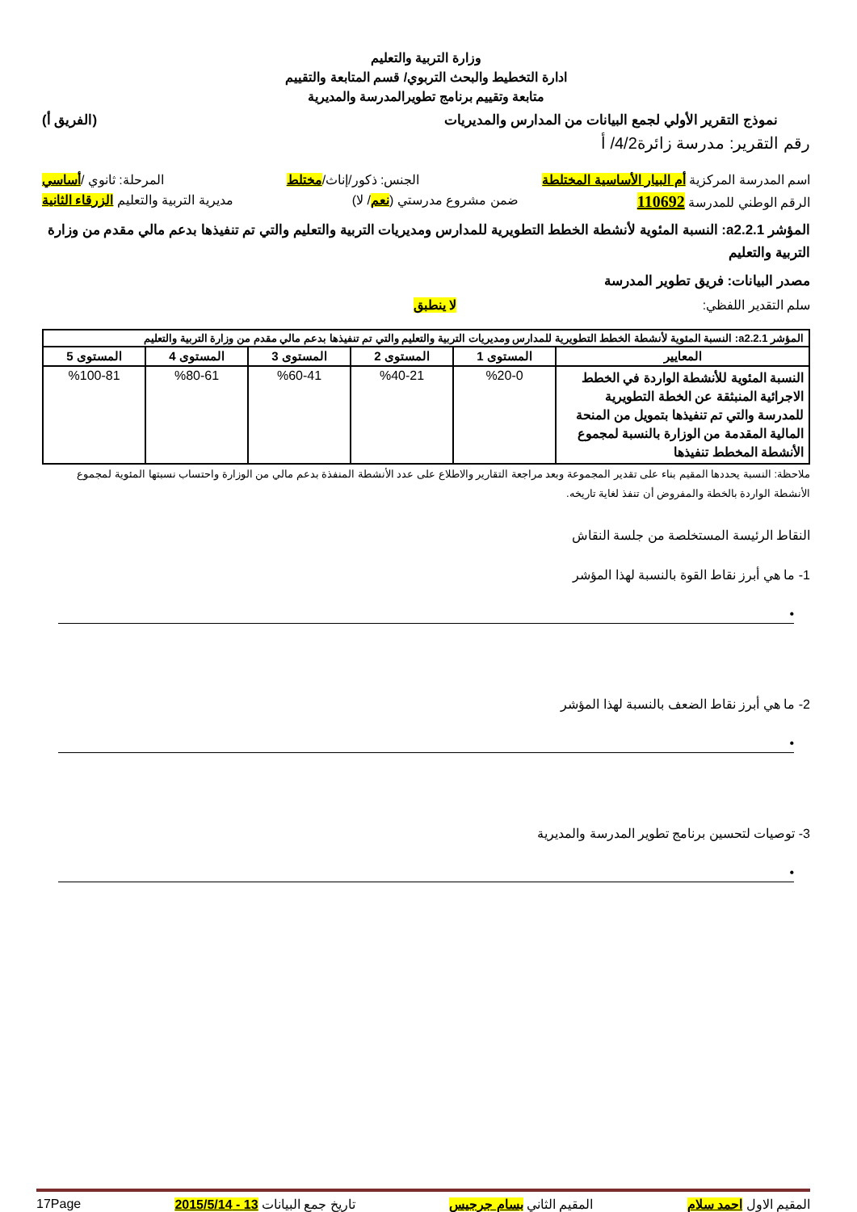وزارة التربية والتعليم
ادارة التخطيط والبحث التربوي/ قسم المتابعة والتقييم
متابعة وتقييم برنامج تطويرالمدرسة والمديرية
نموذج التقرير الأولي لجمع البيانات من المدارس والمديريات (الفريق أ)
رقم التقرير: مدرسة زائرة4/2/ أ
اسم المدرسة المركزية أم البيار الأساسية المختلطة الجنس: ذكور/إناث/مختلط المرحلة: ثانوي /أساسي
الرقم الوطني للمدرسة 110692 ضمن مشروع مدرستي (نعم/ لا) مديرية التربية والتعليم الزرقاء الثانية
المؤشر a2.2.1: النسبة المئوية لأنشطة الخطط التطويرية للمدارس ومديريات التربية والتعليم والتي تم تنفيذها بدعم مالي مقدم من وزارة التربية والتعليم
مصدر البيانات: فريق تطوير المدرسة
سلم التقدير اللفظي: لا ينطبق
| المؤشر a2.2.1: النسبة المئوية لأنشطة الخطط التطويرية للمدارس ومديريات التربية والتعليم والتي تم تنفيذها بدعم مالي مقدم من وزارة التربية والتعليم | | | | | |
| --- | --- | --- | --- | --- | --- |
| المعايير | المستوى 1 | المستوى 2 | المستوى 3 | المستوى 4 | المستوى 5 |
| النسبة المئوية للأنشطة الواردة في الخطط الاجرائية المنبثقة عن الخطة التطويرية للمدرسة والتي تم تنفيذها بتمويل من المنحة المالية المقدمة من الوزارة بالنسبة لمجموع الأنشطة المخطط تنفيذها | %20-0 | %40-21 | %60-41 | %80-61 | %100-81 |
ملاحظة: النسبة يحددها المقيم بناء على تقدير المجموعة وبعد مراجعة التقارير والاطلاع على عدد الأنشطة المنفذة بدعم مالي من الوزارة واحتساب نسبتها المئوية لمجموع الأنشطة الواردة بالخطة والمفروض أن تنفذ لغاية تاريخه.
النقاط الرئيسة المستخلصة من جلسة النقاش
1- ما هي أبرز نقاط القوة بالنسبة لهذا المؤشر
•
2- ما هي أبرز نقاط الضعف بالنسبة لهذا المؤشر
•
3- توصيات لتحسين برنامج تطوير المدرسة والمديرية
•
المقيم الاول احمد سلام المقيم الثاني بسام جرجيس تاريخ جمع البيانات 13 - 2015/5/14 17Page